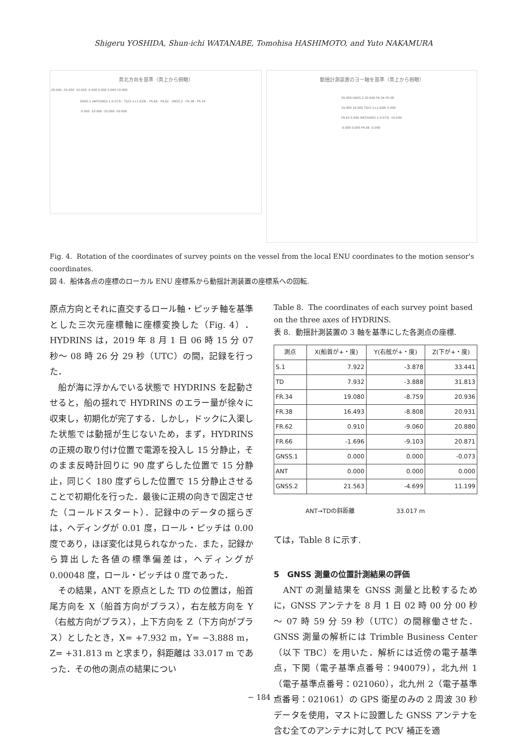Shigeru YOSHIDA, Shun-ichi WATANABE, Tomohisa HASHIMOTO, and Yuto NAKAMURA
真北方向を基準（真上から俯瞰）
-20.000 -15.000 -10.000 -5.000 0.000 5.000 10.000
GNSS.1 ANT(GNSS.1-0.073) · TD(S.1+1.628) · FR.66 · FR.62 · GNSS.2 · FR.38 · FR.34
-5.000 -10.000 -15.000 -20.000
動揺計測装置のヨー軸を基準（真上から俯瞰）
25.000 GNSS.2 20.000 FR.34 FR.38 15.000 10.000 TD(S.1+1.628) 5.000 FR.62 0.000 ANT(GNSS.1-0.073) -10.000 -5.000 0.000 FR.66 -5.000
Fig. 4. Rotation of the coordinates of survey points on the vessel from the local ENU coordinates to the motion sensor's coordinates.
図 4. 船体各点の座標のローカル ENU 座標系から動揺計測装置の座標系への回転.
原点方向とそれに直交するロール軸・ピッチ軸を基準とした三次元座標軸に座標変換した（Fig. 4）．HYDRINS は，2019 年 8 月 1 日 06 時 15 分 07 秒～ 08 時 26 分 29 秒（UTC）の間，記録を行った．
　船が海に浮かんでいる状態で HYDRINS を起動させると，船の揺れで HYDRINS のエラー量が徐々に収束し，初期化が完了する．しかし，ドックに入渠した状態では動揺が生じないため，まず，HYDRINS の正規の取り付け位置で電源を投入し 15 分静止，そのまま反時計回りに 90 度ずらした位置で 15 分静止，同じく 180 度ずらした位置で 15 分静止させることで初期化を行った．最後に正規の向きで固定させた（コールドスタート）．記録中のデータの揺らぎは，ヘディングが 0.01 度，ロール・ピッチは 0.00 度であり，ほぼ変化は見られなかった．また，記録から算出した各値の標準偏差は，ヘディングが 0.00048 度，ロール・ピッチは 0 度であった．
　その結果，ANT を原点とした TD の位置は，船首尾方向を X（船首方向がプラス），右左舷方向を Y（右舷方向がプラス），上下方向を Z（下方向がプラス）としたとき，X= +7.932 m，Y= −3.888 m，Z= +31.813 m と求まり，斜距離は 33.017 m であった．その他の測点の結果につい
Table 8. The coordinates of each survey point based on the three axes of HYDRINS.
表 8. 動揺計測装置の 3 軸を基準にした各測点の座標.
| 測点 | X(船首が+・度) | Y(右舷が+・度) | Z(下が+・度) |
| --- | --- | --- | --- |
| S.1 | 7.922 | -3.878 | 33.441 |
| TD | 7.932 | -3.888 | 31.813 |
| FR.34 | 19.080 | -8.759 | 20.936 |
| FR.38 | 16.493 | -8.808 | 20.931 |
| FR.62 | 0.910 | -9.060 | 20.880 |
| FR.66 | -1.696 | -9.103 | 20.871 |
| GNSS.1 | 0.000 | 0.000 | -0.073 |
| ANT | 0.000 | 0.000 | 0.000 |
| GNSS.2 | 21.563 | -4.699 | 11.199 |
ANT→TDの斜距離 33.017 m
ては，Table 8 に示す.
5　GNSS 測量の位置計測結果の評価
　ANT の測量結果を GNSS 測量と比較するために，GNSS アンテナを 8 月 1 日 02 時 00 分 00 秒～ 07 時 59 分 59 秒（UTC）の間稼働させた．GNSS 測量の解析には Trimble Business Center（以下 TBC）を用いた．解析には近傍の電子基準点，下関（電子基準点番号：940079），北九州 1（電子基準点番号：021060），北九州 2（電子基準点番号：021061）の GPS 衛星のみの 2 周波 30 秒データを使用，マストに設置した GNSS アンテナを含む全てのアンテナに対して PCV 補正を適
− 184 −